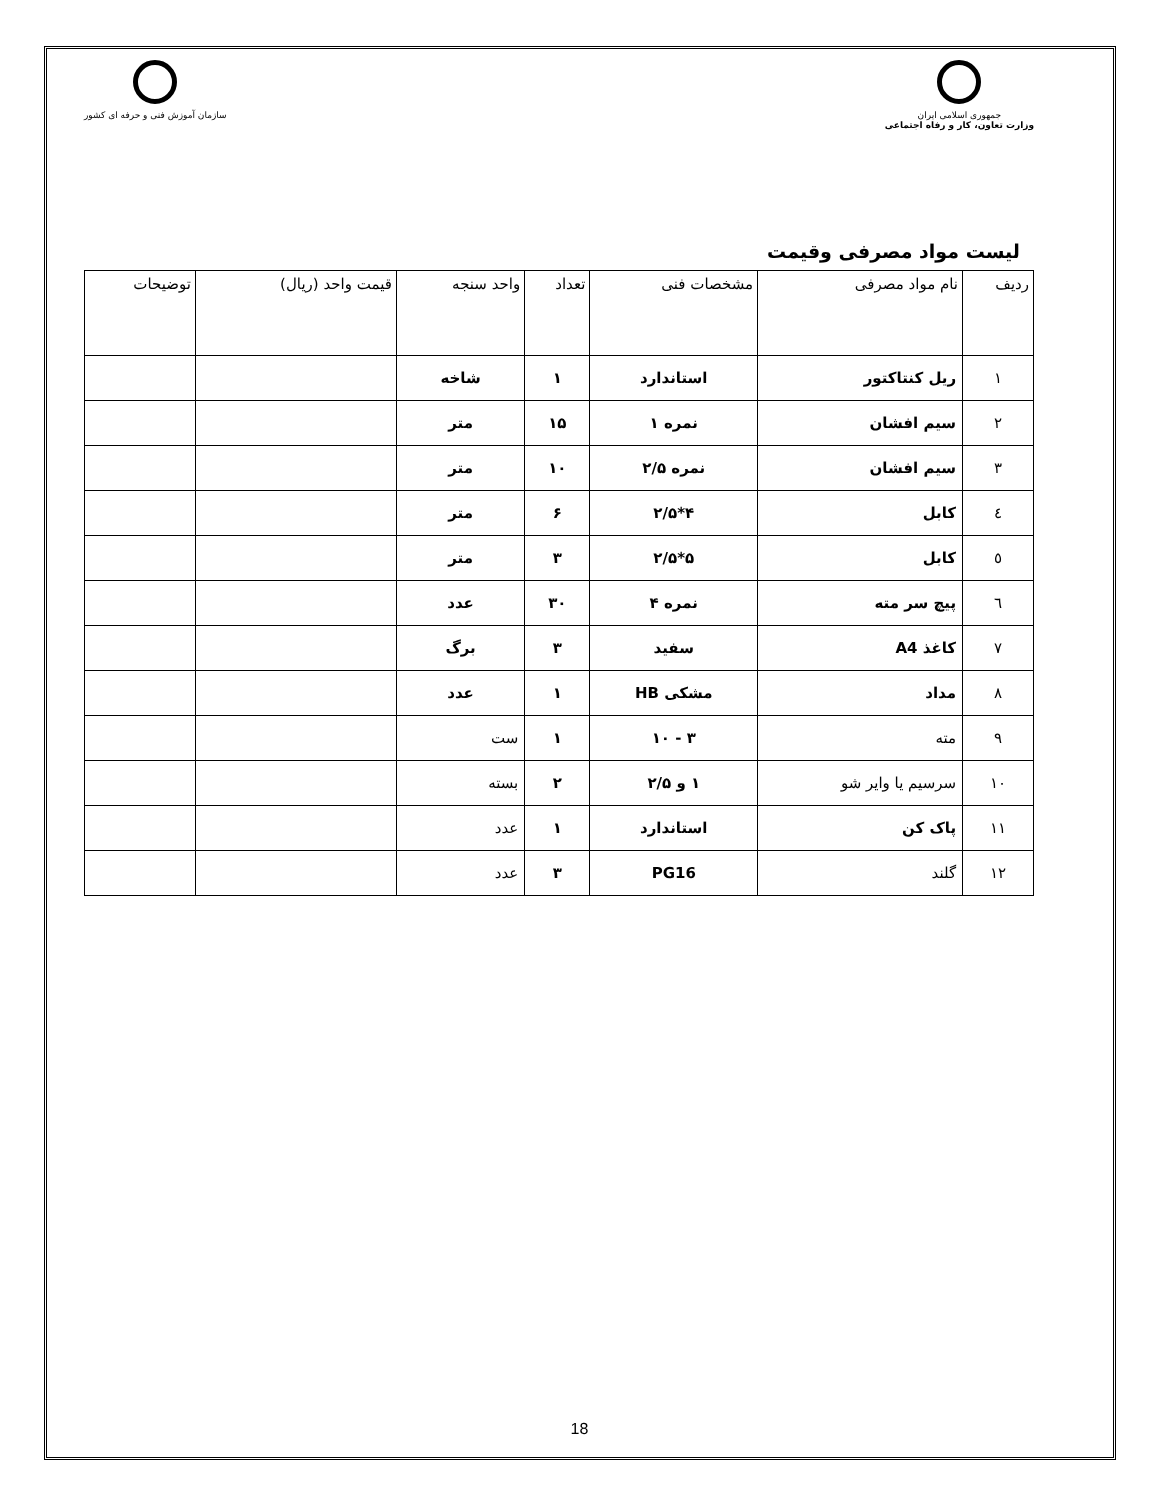سازمان آموزش فنی و حرفه ای کشور
جمهوری اسلامی ایران
وزارت تعاون، کار و رفاه اجتماعی
لیست مواد مصرفی وقیمت
| ردیف | نام مواد مصرفی | مشخصات فنی | تعداد | واحد سنجه | قیمت واحد (ریال) | توضیحات |
| --- | --- | --- | --- | --- | --- | --- |
| ۱ | ریل کنتاکتور | استاندارد | ۱ | شاخه | | |
| ۲ | سیم افشان | نمره ۱ | ۱۵ | متر | | |
| ۳ | سیم افشان | نمره ۲/۵ | ۱۰ | متر | | |
| ٤ | کابل | ۴*۲/۵ | ۶ | متر | | |
| ٥ | کابل | ۵*۲/۵ | ۳ | متر | | |
| ٦ | پیچ سر مته | نمره ۴ | ۳۰ | عدد | | |
| ۷ | کاغذ A4 | سفید | ۳ | برگ | | |
| ۸ | مداد | مشکی HB | ۱ | عدد | | |
| ۹ | مته | ۳ - ۱۰ | ۱ | ست | | |
| ۱۰ | سرسیم یا وایر شو | ۱ و ۲/۵ | ۲ | بسته | | |
| ۱۱ | پاک کن | استاندارد | ۱ | عدد | | |
| ۱۲ | گلند | PG16 | ۳ | عدد | | |
18